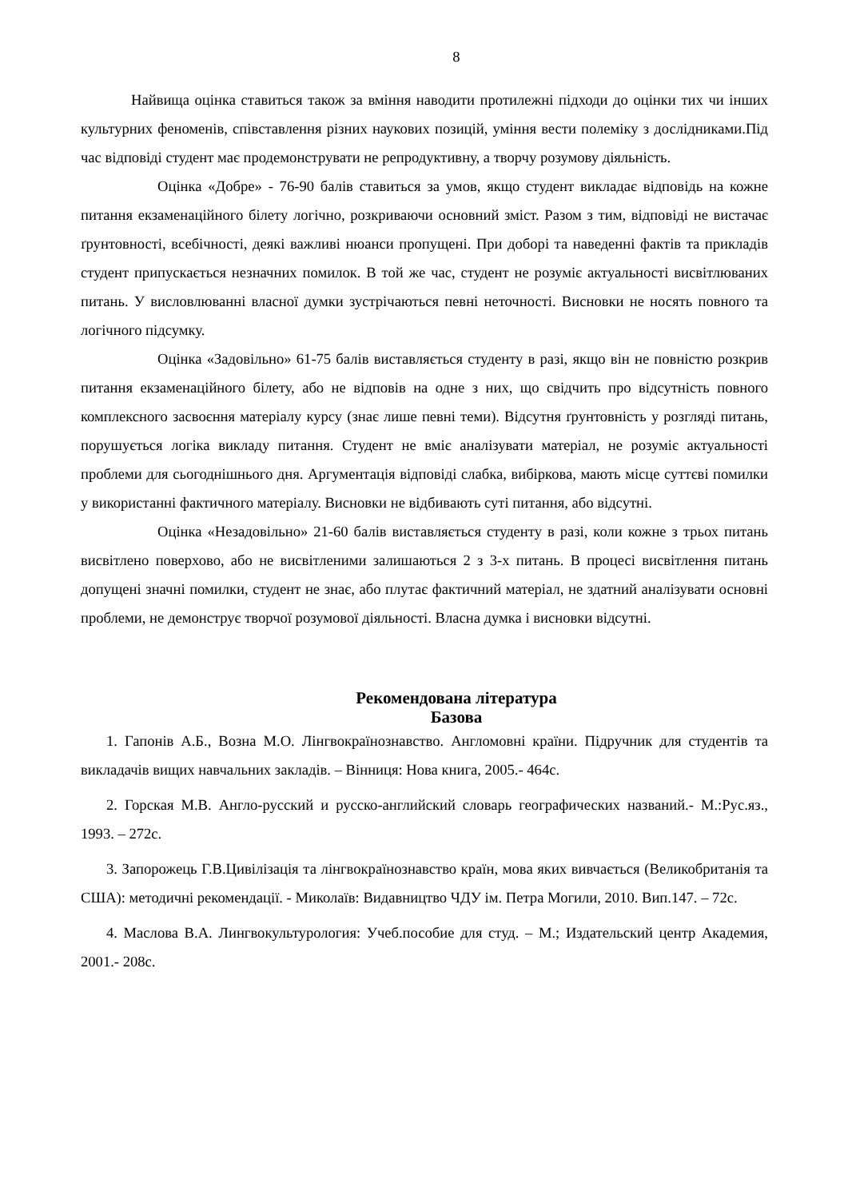8
Найвища оцінка ставиться також за вміння наводити протилежні підходи до оцінки тих чи інших культурних феноменів, співставлення різних наукових позицій, уміння вести полеміку з дослідниками.Під час відповіді студент має продемонструвати не репродуктивну, а творчу розумову діяльність.
Оцінка «Добре» - 76-90 балів ставиться за умов, якщо студент викладає відповідь на кожне питання екзаменаційного білету логічно, розкриваючи основний зміст. Разом з тим, відповіді не вистачає ґрунтовності, всебічності, деякі важливі нюанси пропущені. При доборі та наведенні фактів та прикладів студент припускається незначних помилок. В той же час, студент не розуміє актуальності висвітлюваних питань. У висловлюванні власної думки зустрічаються певні неточності. Висновки не носять повного та логічного підсумку.
Оцінка «Задовільно» 61-75 балів виставляється студенту в разі, якщо він не повністю розкрив питання екзаменаційного білету, або не відповів на одне з них, що свідчить про відсутність повного комплексного засвоєння матеріалу курсу (знає лише певні теми). Відсутня ґрунтовність у розгляді питань, порушується логіка викладу питання. Студент не вміє аналізувати матеріал, не розуміє актуальності проблеми для сьогоднішнього дня. Аргументація відповіді слабка, вибіркова, мають місце суттєві помилки у використанні фактичного матеріалу. Висновки не відбивають суті питання, або відсутні.
Оцінка «Незадовільно» 21-60 балів виставляється студенту в разі, коли кожне з трьох питань висвітлено поверхово, або не висвітленими залишаються 2 з 3-х питань. В процесі висвітлення питань допущені значні помилки, студент не знає, або плутає фактичний матеріал, не здатний аналізувати основні проблеми, не демонструє творчої розумової діяльності. Власна думка і висновки відсутні.
Рекомендована література
Базова
1. Гапонів А.Б., Возна М.О. Лінгвокраїнознавство. Англомовні країни. Підручник для студентів та викладачів вищих навчальних закладів. – Вінниця: Нова книга, 2005.- 464с.
2. Горская М.В. Англо-русский и русско-английский словарь географических названий.- М.:Рус.яз., 1993. – 272с.
3. Запорожець Г.В.Цивілізація та лінгвокраїнознавство країн, мова яких вивчається (Великобританія та США): методичні рекомендації. - Миколаїв: Видавництво ЧДУ ім. Петра Могили, 2010. Вип.147. – 72с.
4. Маслова В.А. Лингвокультурология: Учеб.пособие для студ. – М.; Издательский центр Академия, 2001.- 208с.